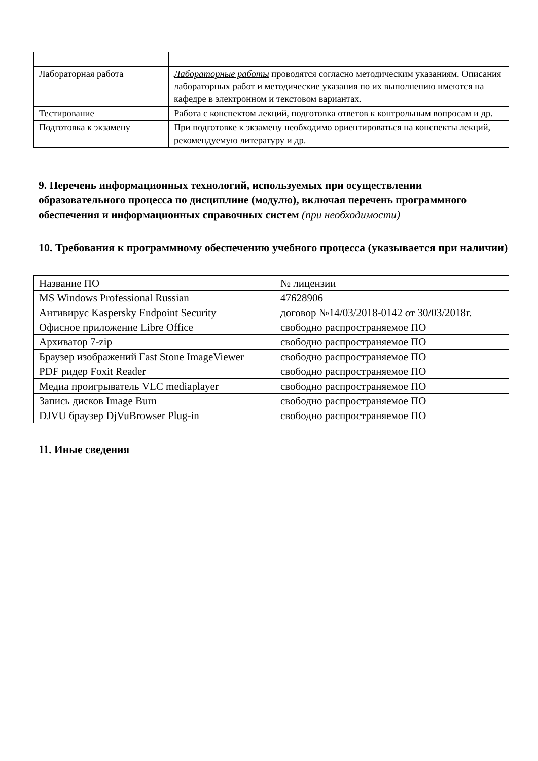| Лабораторная работа | Лабораторные работы проводятся согласно методическим указаниям. Описания лабораторных работ и методические указания по их выполнению имеются на кафедре в электронном и текстовом вариантах. |
| Тестирование | Работа с конспектом лекций, подготовка ответов к контрольным вопросам и др. |
| Подготовка к экзамену | При подготовке к экзамену необходимо ориентироваться на конспекты лекций, рекомендуемую литературу и др. |
9. Перечень информационных технологий, используемых при осуществлении образовательного процесса по дисциплине (модулю), включая перечень программного обеспечения и информационных справочных систем (при необходимости)
10. Требования к программному обеспечению учебного процесса (указывается при наличии)
| Название ПО | № лицензии |
| MS Windows Professional Russian | 47628906 |
| Антивирус Kaspersky Endpoint Security | договор №14/03/2018-0142 от 30/03/2018г. |
| Офисное приложение Libre Office | свободно распространяемое ПО |
| Архиватор 7-zip | свободно распространяемое ПО |
| Браузер изображений Fast Stone ImageViewer | свободно распространяемое ПО |
| PDF ридер Foxit Reader | свободно распространяемое ПО |
| Медиа проигрыватель VLC mediaplayer | свободно распространяемое ПО |
| Запись дисков Image Burn | свободно распространяемое ПО |
| DJVU браузер DjVuBrowser Plug-in | свободно распространяемое ПО |
11. Иные сведения